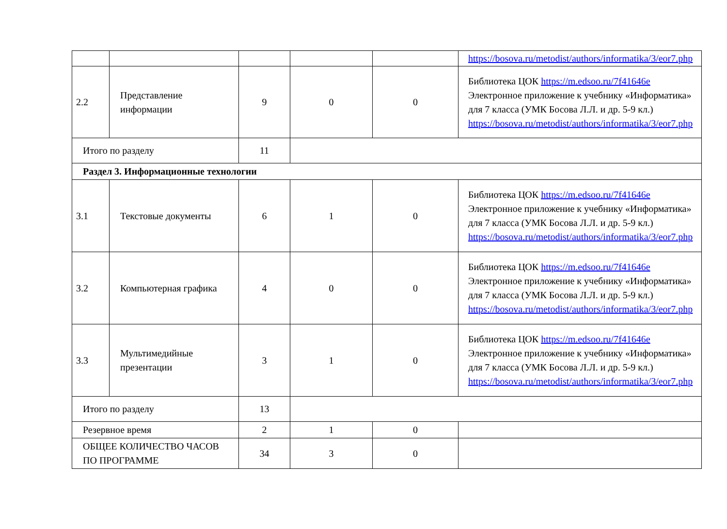| | | | | | https://bosova.ru/metodist/authors/informatika/3/eor7.php |
| 2.2 | Представление информации | 9 | 0 | 0 | Библиотека ЦОК https://m.edsoo.ru/7f41646e Электронное приложение к учебнику «Информатика» для 7 класса (УМК Босова Л.Л. и др. 5-9 кл.) https://bosova.ru/metodist/authors/informatika/3/eor7.php |
| Итого по разделу | | 11 | | | |
| Раздел 3. Информационные технологии | | | | | |
| 3.1 | Текстовые документы | 6 | 1 | 0 | Библиотека ЦОК https://m.edsoo.ru/7f41646e Электронное приложение к учебнику «Информатика» для 7 класса (УМК Босова Л.Л. и др. 5-9 кл.) https://bosova.ru/metodist/authors/informatika/3/eor7.php |
| 3.2 | Компьютерная графика | 4 | 0 | 0 | Библиотека ЦОК https://m.edsoo.ru/7f41646e Электронное приложение к учебнику «Информатика» для 7 класса (УМК Босова Л.Л. и др. 5-9 кл.) https://bosova.ru/metodist/authors/informatika/3/eor7.php |
| 3.3 | Мультимедийные презентации | 3 | 1 | 0 | Библиотека ЦОК https://m.edsoo.ru/7f41646e Электронное приложение к учебнику «Информатика» для 7 класса (УМК Босова Л.Л. и др. 5-9 кл.) https://bosova.ru/metodist/authors/informatika/3/eor7.php |
| Итого по разделу | | 13 | | | |
| Резервное время | | 2 | 1 | 0 | |
| ОБЩЕЕ КОЛИЧЕСТВО ЧАСОВ ПО ПРОГРАММЕ | | 34 | 3 | 0 | |